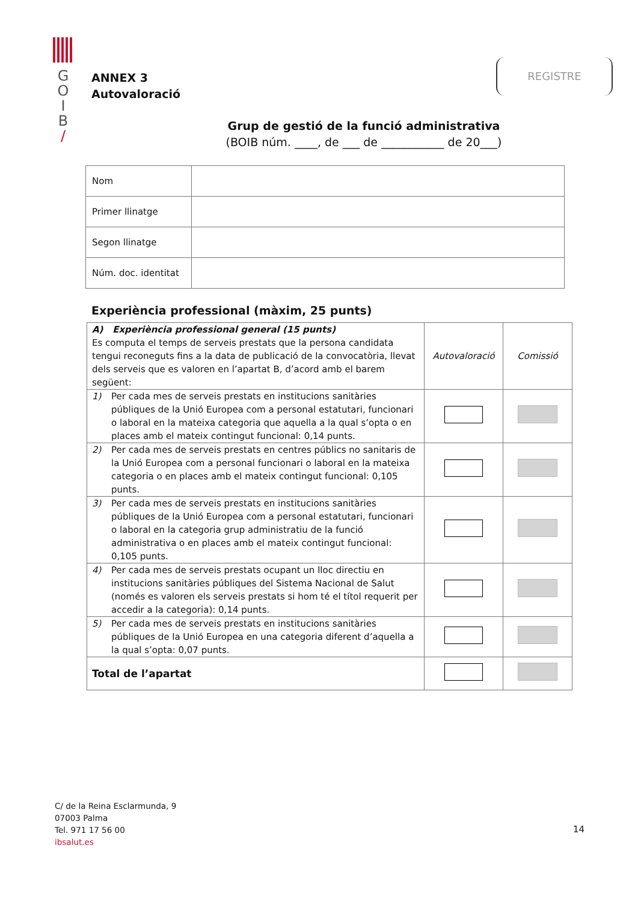G
O
I
B
/
ANNEX 3
Autovaloració
REGISTRE
Grup de gestió de la funció administrativa
(BOIB núm. ____, de ___ de ___________ de 20___)
| Nom | |
| Primer llinatge | |
| Segon llinatge | |
| Núm. doc. identitat | |
Experiència professional (màxim, 25 punts)
| A) Experiència professional general (15 punts) Es computa el temps de serveis prestats que la persona candidata tengui reconeguts fins a la data de publicació de la convocatòria, llevat dels serveis que es valoren en l’apartat B, d’acord amb el barem següent: | | Autovaloració | Comissió |
| 1) | Per cada mes de serveis prestats en institucions sanitàries públiques de la Unió Europea com a personal estatutari, funcionari o laboral en la mateixa categoria que aquella a la qual s’opta o en places amb el mateix contingut funcional: 0,14 punts. | | |
| 2) | Per cada mes de serveis prestats en centres públics no sanitaris de la Unió Europea com a personal funcionari o laboral en la mateixa categoria o en places amb el mateix contingut funcional: 0,105 punts. | | |
| 3) | Per cada mes de serveis prestats en institucions sanitàries públiques de la Unió Europea com a personal estatutari, funcionari o laboral en la categoria grup administratiu de la funció administrativa o en places amb el mateix contingut funcional: 0,105 punts. | | |
| 4) | Per cada mes de serveis prestats ocupant un lloc directiu en institucions sanitàries públiques del Sistema Nacional de Salut (només es valoren els serveis prestats si hom té el títol requerit per accedir a la categoria): 0,14 punts. | | |
| 5) | Per cada mes de serveis prestats en institucions sanitàries públiques de la Unió Europea en una categoria diferent d’aquella a la qual s’opta: 0,07 punts. | | |
| Total de l’apartat | | | |
C/ de la Reina Esclarmunda, 9
07003 Palma
Tel. 971 17 56 00
ibsalut.es
14